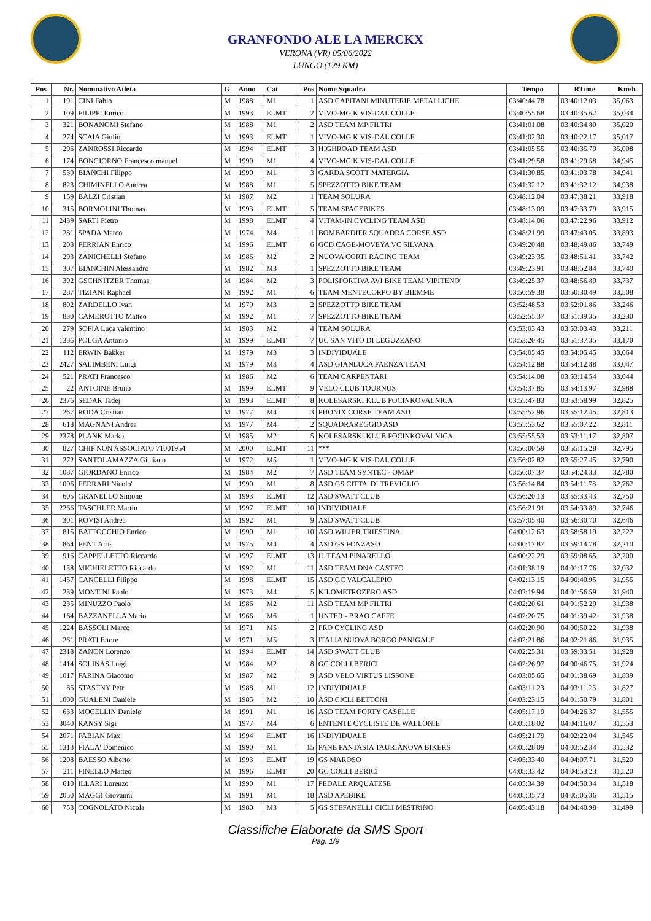GRANFONDO ALE LA MERCKX
VERONA (VR) 05/06/2022
LUNGO (129 KM)
| Pos | Nr. | Nominativo Atleta | G | Anno | Cat | Pos | Nome Squadra | Tempo | RTime | Km/h |
| --- | --- | --- | --- | --- | --- | --- | --- | --- | --- | --- |
| 1 | 191 | CINI Fabio | M | 1988 | M1 | 1 | ASD CAPITANI MINUTERIE METALLICHE | 03:40:44.78 | 03:40:12.03 | 35,063 |
| 2 | 109 | FILIPPI Enrico | M | 1993 | ELMT | 2 | VIVO-MG.K VIS-DAL COLLE | 03:40:55.68 | 03:40:35.62 | 35,034 |
| 3 | 321 | BONANOMI Stefano | M | 1988 | M1 | 2 | ASD TEAM MP FILTRI | 03:41:01.08 | 03:40:34.80 | 35,020 |
| 4 | 274 | SCAIA Giulio | M | 1993 | ELMT | 1 | VIVO-MG.K VIS-DAL COLLE | 03:41:02.30 | 03:40:22.17 | 35,017 |
| 5 | 296 | ZANROSSI Riccardo | M | 1994 | ELMT | 3 | HIGHROAD TEAM ASD | 03:41:05.55 | 03:40:35.79 | 35,008 |
| 6 | 174 | BONGIORNO Francesco manuel | M | 1990 | M1 | 4 | VIVO-MG.K VIS-DAL COLLE | 03:41:29.58 | 03:41:29.58 | 34,945 |
| 7 | 539 | BIANCHI Filippo | M | 1990 | M1 | 3 | GARDA SCOTT MATERGIA | 03:41:30.85 | 03:41:03.78 | 34,941 |
| 8 | 823 | CHIMINELLO Andrea | M | 1988 | M1 | 5 | SPEZZOTTO BIKE TEAM | 03:41:32.12 | 03:41:32.12 | 34,938 |
| 9 | 159 | BALZI Cristian | M | 1987 | M2 | 1 | TEAM SOLURA | 03:48:12.04 | 03:47:38.21 | 33,918 |
| 10 | 315 | BORMOLINI Thomas | M | 1993 | ELMT | 5 | TEAM SPACEBIKES | 03:48:13.09 | 03:47:33.79 | 33,915 |
| 11 | 2439 | SARTI Pietro | M | 1998 | ELMT | 4 | VITAM-IN CYCLING TEAM ASD | 03:48:14.06 | 03:47:22.96 | 33,912 |
| 12 | 281 | SPADA Marco | M | 1974 | M4 | 1 | BOMBARDIER SQUADRA CORSE ASD | 03:48:21.99 | 03:47:43.05 | 33,893 |
| 13 | 208 | FERRIAN Enrico | M | 1996 | ELMT | 6 | GCD CAGE-MOVEYA VC SILVANA | 03:49:20.48 | 03:48:49.86 | 33,749 |
| 14 | 293 | ZANICHELLI Stefano | M | 1986 | M2 | 2 | NUOVA CORTI RACING TEAM | 03:49:23.35 | 03:48:51.41 | 33,742 |
| 15 | 307 | BIANCHIN Alessandro | M | 1982 | M3 | 1 | SPEZZOTTO BIKE TEAM | 03:49:23.91 | 03:48:52.84 | 33,740 |
| 16 | 302 | GSCHNITZER Thomas | M | 1984 | M2 | 3 | POLISPORTIVA AVI BIKE TEAM VIPITENO | 03:49:25.37 | 03:48:56.89 | 33,737 |
| 17 | 287 | TIZIANI Raphael | M | 1992 | M1 | 6 | TEAM MENTECORPO BY BIEMME | 03:50:59.38 | 03:50:30.49 | 33,508 |
| 18 | 802 | ZARDELLO Ivan | M | 1979 | M3 | 2 | SPEZZOTTO BIKE TEAM | 03:52:48.53 | 03:52:01.86 | 33,246 |
| 19 | 830 | CAMEROTTO Matteo | M | 1992 | M1 | 7 | SPEZZOTTO BIKE TEAM | 03:52:55.37 | 03:51:39.35 | 33,230 |
| 20 | 279 | SOFIA Luca valentino | M | 1983 | M2 | 4 | TEAM SOLURA | 03:53:03.43 | 03:53:03.43 | 33,211 |
| 21 | 1386 | POLGA Antonio | M | 1999 | ELMT | 7 | UC SAN VITO DI LEGUZZANO | 03:53:20.45 | 03:51:37.35 | 33,170 |
| 22 | 112 | ERWIN Bakker | M | 1979 | M3 | 3 | INDIVIDUALE | 03:54:05.45 | 03:54:05.45 | 33,064 |
| 23 | 2427 | SALIMBENI Luigi | M | 1979 | M3 | 4 | ASD GIANLUCA FAENZA TEAM | 03:54:12.88 | 03:54:12.88 | 33,047 |
| 24 | 521 | PRATI Francesco | M | 1986 | M2 | 6 | TEAM CARPENTARI | 03:54:14.08 | 03:53:14.54 | 33,044 |
| 25 | 22 | ANTOINE Bruno | M | 1999 | ELMT | 9 | VELO CLUB TOURNUS | 03:54:37.85 | 03:54:13.97 | 32,988 |
| 26 | 2376 | SEDAR Tadej | M | 1993 | ELMT | 8 | KOLESARSKI KLUB POCINKOVALNICA | 03:55:47.83 | 03:53:58.99 | 32,825 |
| 27 | 267 | RODA Cristian | M | 1977 | M4 | 3 | PHONIX CORSE TEAM ASD | 03:55:52.96 | 03:55:12.45 | 32,813 |
| 28 | 618 | MAGNANI Andrea | M | 1977 | M4 | 2 | SQUADRAREGGIO ASD | 03:55:53.62 | 03:55:07.22 | 32,811 |
| 29 | 2378 | PLANK Marko | M | 1985 | M2 | 5 | KOLESARSKI KLUB POCINKOVALNICA | 03:55:55.53 | 03:53:11.17 | 32,807 |
| 30 | 827 | CHIP NON ASSOCIATO 71001954 | M | 2000 | ELMT | 11 | *** | 03:56:00.59 | 03:55:15.28 | 32,795 |
| 31 | 272 | SANTOLAMAZZA Giuliano | M | 1972 | M5 | 1 | VIVO-MG.K VIS-DAL COLLE | 03:56:02.82 | 03:55:27.45 | 32,790 |
| 32 | 1087 | GIORDANO Enrico | M | 1984 | M2 | 7 | ASD TEAM SYNTEC - OMAP | 03:56:07.37 | 03:54:24.33 | 32,780 |
| 33 | 1006 | FERRARI Nicolo' | M | 1990 | M1 | 8 | ASD GS CITTA' DI TREVIGLIO | 03:56:14.84 | 03:54:11.78 | 32,762 |
| 34 | 605 | GRANELLO Simone | M | 1993 | ELMT | 12 | ASD SWATT CLUB | 03:56:20.13 | 03:55:33.43 | 32,750 |
| 35 | 2266 | TASCHLER Martin | M | 1997 | ELMT | 10 | INDIVIDUALE | 03:56:21.91 | 03:54:33.89 | 32,746 |
| 36 | 301 | ROVISI Andrea | M | 1992 | M1 | 9 | ASD SWATT CLUB | 03:57:05.40 | 03:56:30.70 | 32,646 |
| 37 | 815 | BATTOCCHIO Enrico | M | 1990 | M1 | 10 | ASD WILIER TRIESTINA | 04:00:12.63 | 03:58:58.19 | 32,222 |
| 38 | 864 | FENT Airis | M | 1975 | M4 | 4 | ASD GS FONZASO | 04:00:17.87 | 03:59:14.78 | 32,210 |
| 39 | 916 | CAPPELLETTO Riccardo | M | 1997 | ELMT | 13 | IL TEAM PINARELLO | 04:00:22.29 | 03:59:08.65 | 32,200 |
| 40 | 138 | MICHIELETTO Riccardo | M | 1992 | M1 | 11 | ASD TEAM DNA CASTEO | 04:01:38.19 | 04:01:17.76 | 32,032 |
| 41 | 1457 | CANCELLI Filippo | M | 1998 | ELMT | 15 | ASD GC VALCALEPIO | 04:02:13.15 | 04:00:40.95 | 31,955 |
| 42 | 239 | MONTINI Paolo | M | 1973 | M4 | 5 | KILOMETROZERO ASD | 04:02:19.94 | 04:01:56.59 | 31,940 |
| 43 | 235 | MINUZZO Paolo | M | 1986 | M2 | 11 | ASD TEAM MP FILTRI | 04:02:20.61 | 04:01:52.29 | 31,938 |
| 44 | 164 | BAZZANELLA Mario | M | 1966 | M6 | 1 | UNTER - BRAO CAFFE' | 04:02:20.75 | 04:01:39.42 | 31,938 |
| 45 | 1224 | BASSOLI Marco | M | 1971 | M5 | 2 | PRO CYCLING ASD | 04:02:20.90 | 04:00:50.22 | 31,938 |
| 46 | 261 | PRATI Ettore | M | 1971 | M5 | 3 | ITALIA NUOVA BORGO PANIGALE | 04:02:21.86 | 04:02:21.86 | 31,935 |
| 47 | 2318 | ZANON Lorenzo | M | 1994 | ELMT | 14 | ASD SWATT CLUB | 04:02:25.31 | 03:59:33.51 | 31,928 |
| 48 | 1414 | SOLINAS Luigi | M | 1984 | M2 | 8 | GC COLLI BERICI | 04:02:26.97 | 04:00:46.75 | 31,924 |
| 49 | 1017 | FARINA Giacomo | M | 1987 | M2 | 9 | ASD VELO VIRTUS LISSONE | 04:03:05.65 | 04:01:38.69 | 31,839 |
| 50 | 86 | STASTNY Petr | M | 1988 | M1 | 12 | INDIVIDUALE | 04:03:11.23 | 04:03:11.23 | 31,827 |
| 51 | 1000 | GUALENI Daniele | M | 1985 | M2 | 10 | ASD CICLI BETTONI | 04:03:23.15 | 04:01:50.79 | 31,801 |
| 52 | 633 | MOCELLIN Daniele | M | 1991 | M1 | 16 | ASD TEAM FORTY CASELLE | 04:05:17.19 | 04:04:26.37 | 31,555 |
| 53 | 3040 | RANSY Sigi | M | 1977 | M4 | 6 | ENTENTE CYCLISTE DE WALLONIE | 04:05:18.02 | 04:04:16.07 | 31,553 |
| 54 | 2071 | FABIAN Max | M | 1994 | ELMT | 16 | INDIVIDUALE | 04:05:21.79 | 04:02:22.04 | 31,545 |
| 55 | 1313 | FIALA' Domenico | M | 1990 | M1 | 15 | PANE FANTASIA TAURIANOVA BIKERS | 04:05:28.09 | 04:03:52.34 | 31,532 |
| 56 | 1208 | BAESSO Alberto | M | 1993 | ELMT | 19 | GS MAROSO | 04:05:33.40 | 04:04:07.71 | 31,520 |
| 57 | 211 | FINELLO Matteo | M | 1996 | ELMT | 20 | GC COLLI BERICI | 04:05:33.42 | 04:04:53.23 | 31,520 |
| 58 | 610 | ILLARI Lorenzo | M | 1990 | M1 | 17 | PEDALE ARQUATESE | 04:05:34.39 | 04:04:50.34 | 31,518 |
| 59 | 2050 | MAGGI Giovanni | M | 1991 | M1 | 18 | ASD APEBIKE | 04:05:35.73 | 04:05:05.36 | 31,515 |
| 60 | 753 | COGNOLATO Nicola | M | 1980 | M3 | 5 | GS STEFANELLI CICLI MESTRINO | 04:05:43.18 | 04:04:40.98 | 31,499 |
Classifiche Elaborate da SMS Sport
Pag. 1/9